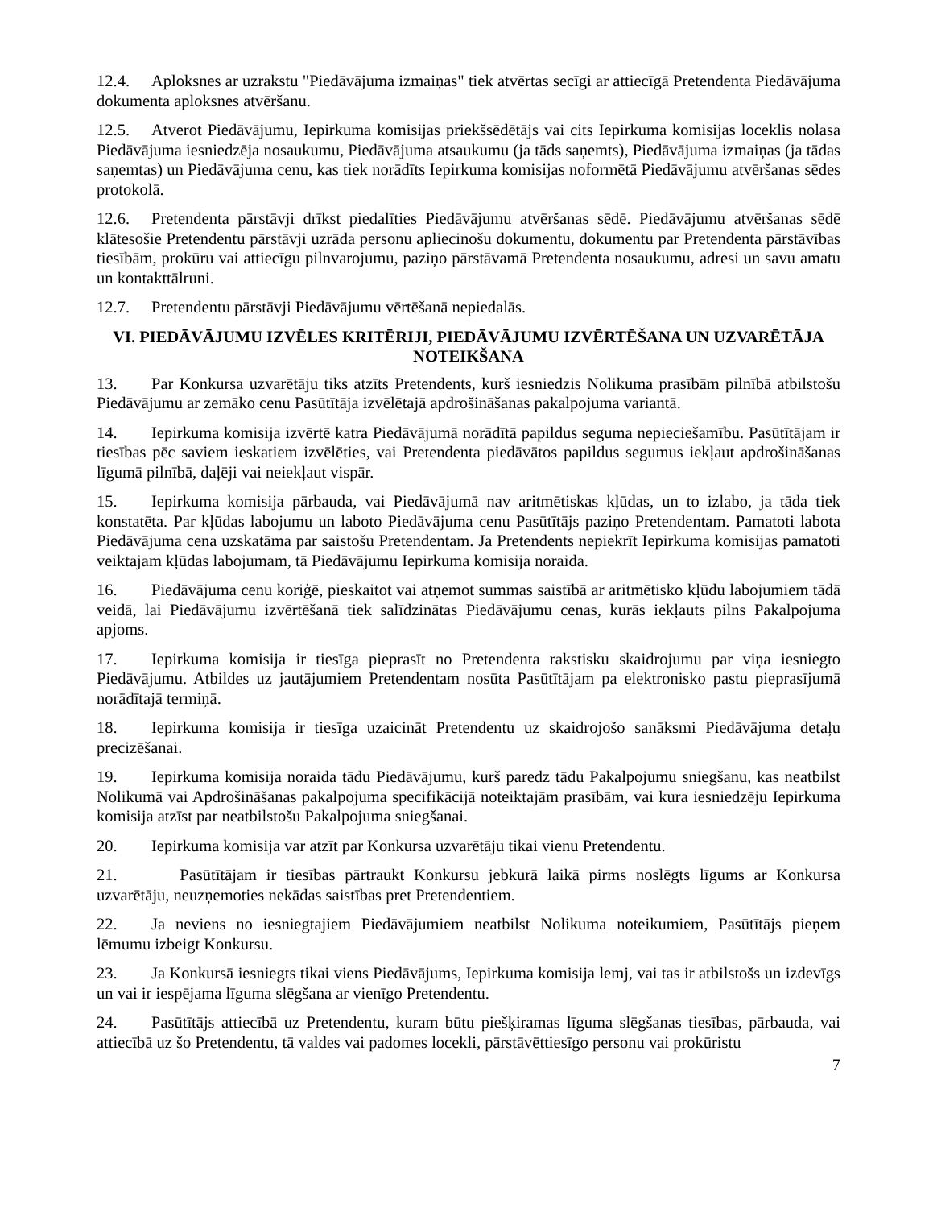12.4. Aploksnes ar uzrakstu "Piedāvājuma izmaiņas" tiek atvērtas secīgi ar attiecīgā Pretendenta Piedāvājuma dokumenta aploksnes atvēršanu.
12.5. Atverot Piedāvājumu, Iepirkuma komisijas priekšsēdētājs vai cits Iepirkuma komisijas loceklis nolasa Piedāvājuma iesniedzēja nosaukumu, Piedāvājuma atsaukumu (ja tāds saņemts), Piedāvājuma izmaiņas (ja tādas saņemtas) un Piedāvājuma cenu, kas tiek norādīts Iepirkuma komisijas noformētā Piedāvājumu atvēršanas sēdes protokolā.
12.6. Pretendenta pārstāvji drīkst piedalīties Piedāvājumu atvēršanas sēdē. Piedāvājumu atvēršanas sēdē klātesošie Pretendentu pārstāvji uzrāda personu apliecinošu dokumentu, dokumentu par Pretendenta pārstāvības tiesībām, prokūru vai attiecīgu pilnvarojumu, paziņo pārstāvamā Pretendenta nosaukumu, adresi un savu amatu un kontakttālruni.
12.7. Pretendentu pārstāvji Piedāvājumu vērtēšanā nepiedalās.
VI. PIEDĀVĀJUMU IZVĒLES KRITĒRIJI, PIEDĀVĀJUMU IZVĒRTĒŠANA UN UZVARĒTĀJA NOTEIKŠANA
13. Par Konkursa uzvarētāju tiks atzīts Pretendents, kurš iesniedzis Nolikuma prasībām pilnībā atbilstošu Piedāvājumu ar zemāko cenu Pasūtītāja izvēlētajā apdrošināšanas pakalpojuma variantā.
14. Iepirkuma komisija izvērtē katra Piedāvājumā norādītā papildus seguma nepieciešamību. Pasūtītājam ir tiesības pēc saviem ieskatiem izvēlēties, vai Pretendenta piedāvātos papildus segumus iekļaut apdrošināšanas līgumā pilnībā, daļēji vai neiekļaut vispār.
15. Iepirkuma komisija pārbauda, vai Piedāvājumā nav aritmētiskas kļūdas, un to izlabo, ja tāda tiek konstatēta. Par kļūdas labojumu un laboto Piedāvājuma cenu Pasūtītājs paziņo Pretendentam. Pamatoti labota Piedāvājuma cena uzskatāma par saistošu Pretendentam. Ja Pretendents nepiekrīt Iepirkuma komisijas pamatoti veiktajam kļūdas labojumam, tā Piedāvājumu Iepirkuma komisija noraida.
16. Piedāvājuma cenu koriģē, pieskaitot vai atņemot summas saistībā ar aritmētisko kļūdu labojumiem tādā veidā, lai Piedāvājumu izvērtēšanā tiek salīdzinātas Piedāvājumu cenas, kurās iekļauts pilns Pakalpojuma apjoms.
17. Iepirkuma komisija ir tiesīga pieprasīt no Pretendenta rakstisku skaidrojumu par viņa iesniegto Piedāvājumu. Atbildes uz jautājumiem Pretendentam nosūta Pasūtītājam pa elektronisko pastu pieprasījumā norādītajā termiņā.
18. Iepirkuma komisija ir tiesīga uzaicināt Pretendentu uz skaidrojošo sanāksmi Piedāvājuma detaļu precizēšanai.
19. Iepirkuma komisija noraida tādu Piedāvājumu, kurš paredz tādu Pakalpojumu sniegšanu, kas neatbilst Nolikumā vai Apdrošināšanas pakalpojuma specifikācijā noteiktajām prasībām, vai kura iesniedzēju Iepirkuma komisija atzīst par neatbilstošu Pakalpojuma sniegšanai.
20. Iepirkuma komisija var atzīt par Konkursa uzvarētāju tikai vienu Pretendentu.
21. Pasūtītājam ir tiesības pārtraukt Konkursu jebkurā laikā pirms noslēgts līgums ar Konkursa uzvarētāju, neuzņemoties nekādas saistības pret Pretendentiem.
22. Ja neviens no iesniegtajiem Piedāvājumiem neatbilst Nolikuma noteikumiem, Pasūtītājs pieņem lēmumu izbeigt Konkursu.
23. Ja Konkursā iesniegts tikai viens Piedāvājums, Iepirkuma komisija lemj, vai tas ir atbilstošs un izdevīgs un vai ir iespējama līguma slēgšana ar vienīgo Pretendentu.
24. Pasūtītājs attiecībā uz Pretendentu, kuram būtu piešķiramas līguma slēgšanas tiesības, pārbauda, vai attiecībā uz šo Pretendentu, tā valdes vai padomes locekli, pārstāvēttiesīgo personu vai prokūristu
7